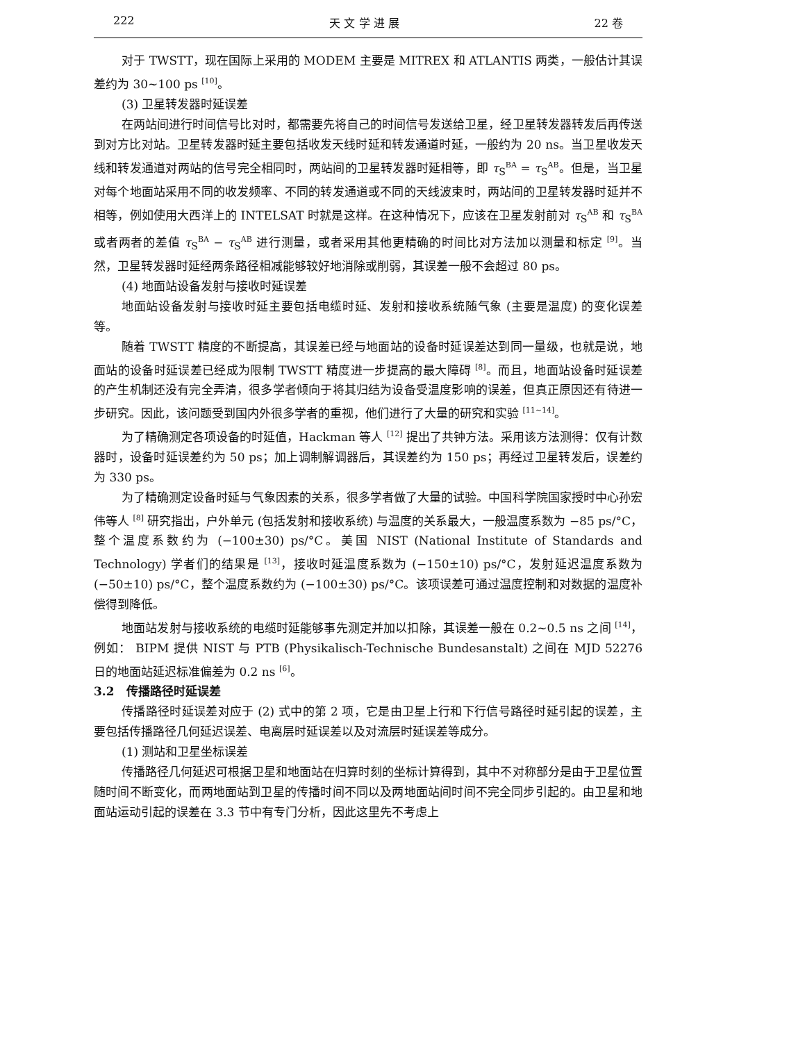222 天 文 学 进 展 22 卷
对于 TWSTT，现在国际上采用的 MODEM 主要是 MITREX 和 ATLANTIS 两类，一般估计其误差约为 30~100 ps <sup>[10]</sup>。
(3) 卫星转发器时延误差
在两站间进行时间信号比对时，都需要先将自己的时间信号发送给卫星，经卫星转发器转发后再传送到对方比对站。卫星转发器时延主要包括收发天线时延和转发通道时延，一般约为 20 ns。当卫星收发天线和转发通道对两站的信号完全相同时，两站间的卫星转发器时延相等，即 τ<sub>S</sub><sup>BA</sup> = τ<sub>S</sub><sup>AB</sup>。但是，当卫星对每个地面站采用不同的收发频率、不同的转发通道或不同的天线波束时，两站间的卫星转发器时延并不相等，例如使用大西洋上的 INTELSAT 时就是这样。在这种情况下，应该在卫星发射前对 τ<sub>S</sub><sup>AB</sup> 和 τ<sub>S</sub><sup>BA</sup> 或者两者的差值 τ<sub>S</sub><sup>BA</sup> − τ<sub>S</sub><sup>AB</sup> 进行测量，或者采用其他更精确的时间比对方法加以测量和标定 <sup>[9]</sup>。当然，卫星转发器时延经两条路径相减能够较好地消除或削弱，其误差一般不会超过 80 ps。
(4) 地面站设备发射与接收时延误差
地面站设备发射与接收时延主要包括电缆时延、发射和接收系统随气象 (主要是温度) 的变化误差等。
随着 TWSTT 精度的不断提高，其误差已经与地面站的设备时延误差达到同一量级，也就是说，地面站的设备时延误差已经成为限制 TWSTT 精度进一步提高的最大障碍 <sup>[8]</sup>。而且，地面站设备时延误差的产生机制还没有完全弄清，很多学者倾向于将其归结为设备受温度影响的误差，但真正原因还有待进一步研究。因此，该问题受到国内外很多学者的重视，他们进行了大量的研究和实验 <sup>[11~14]</sup>。
为了精确测定各项设备的时延值，Hackman 等人 <sup>[12]</sup> 提出了共钟方法。采用该方法测得：仅有计数器时，设备时延误差约为 50 ps；加上调制解调器后，其误差约为 150 ps；再经过卫星转发后，误差约为 330 ps。
为了精确测定设备时延与气象因素的关系，很多学者做了大量的试验。中国科学院国家授时中心孙宏伟等人 <sup>[8]</sup> 研究指出，户外单元 (包括发射和接收系统) 与温度的关系最大，一般温度系数为 −85 ps/°C，整个温度系数约为 (−100±30) ps/°C。美国 NIST (National Institute of Standards and Technology) 学者们的结果是 <sup>[13]</sup>，接收时延温度系数为 (−150±10) ps/°C，发射延迟温度系数为 (−50±10) ps/°C，整个温度系数约为 (−100±30) ps/°C。该项误差可通过温度控制和对数据的温度补偿得到降低。
地面站发射与接收系统的电缆时延能够事先测定并加以扣除，其误差一般在 0.2~0.5 ns 之间 <sup>[14]</sup>，例如： BIPM 提供 NIST 与 PTB (Physikalisch-Technische Bundesanstalt) 之间在 MJD 52276 日的地面站延迟标准偏差为 0.2 ns <sup>[6]</sup>。
3.2 传播路径时延误差
传播路径时延误差对应于 (2) 式中的第 2 项，它是由卫星上行和下行信号路径时延引起的误差，主要包括传播路径几何延迟误差、电离层时延误差以及对流层时延误差等成分。
(1) 测站和卫星坐标误差
传播路径几何延迟可根据卫星和地面站在归算时刻的坐标计算得到，其中不对称部分是由于卫星位置随时间不断变化，而两地面站到卫星的传播时间不同以及两地面站间时间不完全同步引起的。由卫星和地面站运动引起的误差在 3.3 节中有专门分析，因此这里先不考虑上